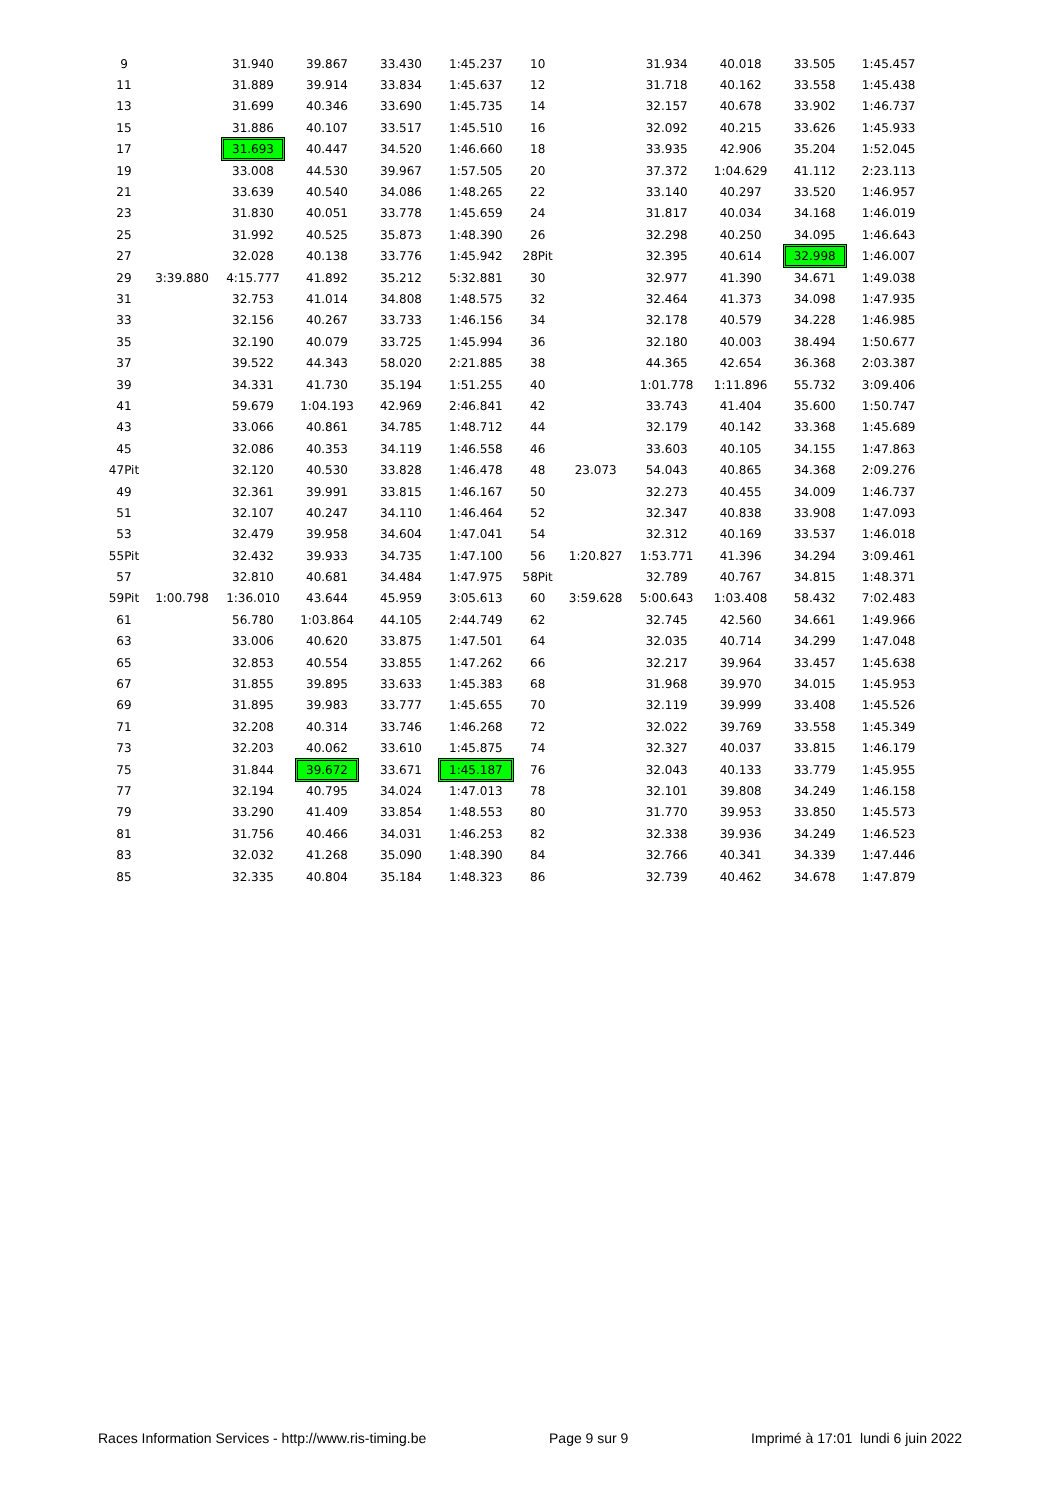| 9 | | 31.940 | 39.867 | 33.430 | 1:45.237 | 10 | | 31.934 | 40.018 | 33.505 | 1:45.457 |
| 11 | | 31.889 | 39.914 | 33.834 | 1:45.637 | 12 | | 31.718 | 40.162 | 33.558 | 1:45.438 |
| 13 | | 31.699 | 40.346 | 33.690 | 1:45.735 | 14 | | 32.157 | 40.678 | 33.902 | 1:46.737 |
| 15 | | 31.886 | 40.107 | 33.517 | 1:45.510 | 16 | | 32.092 | 40.215 | 33.626 | 1:45.933 |
| 17 | | 31.693 | 40.447 | 34.520 | 1:46.660 | 18 | | 33.935 | 42.906 | 35.204 | 1:52.045 |
| 19 | | 33.008 | 44.530 | 39.967 | 1:57.505 | 20 | | 37.372 | 1:04.629 | 41.112 | 2:23.113 |
| 21 | | 33.639 | 40.540 | 34.086 | 1:48.265 | 22 | | 33.140 | 40.297 | 33.520 | 1:46.957 |
| 23 | | 31.830 | 40.051 | 33.778 | 1:45.659 | 24 | | 31.817 | 40.034 | 34.168 | 1:46.019 |
| 25 | | 31.992 | 40.525 | 35.873 | 1:48.390 | 26 | | 32.298 | 40.250 | 34.095 | 1:46.643 |
| 27 | | 32.028 | 40.138 | 33.776 | 1:45.942 | 28Pit | | 32.395 | 40.614 | 32.998 | 1:46.007 |
| 29 | 3:39.880 | 4:15.777 | 41.892 | 35.212 | 5:32.881 | 30 | | 32.977 | 41.390 | 34.671 | 1:49.038 |
| 31 | | 32.753 | 41.014 | 34.808 | 1:48.575 | 32 | | 32.464 | 41.373 | 34.098 | 1:47.935 |
| 33 | | 32.156 | 40.267 | 33.733 | 1:46.156 | 34 | | 32.178 | 40.579 | 34.228 | 1:46.985 |
| 35 | | 32.190 | 40.079 | 33.725 | 1:45.994 | 36 | | 32.180 | 40.003 | 38.494 | 1:50.677 |
| 37 | | 39.522 | 44.343 | 58.020 | 2:21.885 | 38 | | 44.365 | 42.654 | 36.368 | 2:03.387 |
| 39 | | 34.331 | 41.730 | 35.194 | 1:51.255 | 40 | | 1:01.778 | 1:11.896 | 55.732 | 3:09.406 |
| 41 | | 59.679 | 1:04.193 | 42.969 | 2:46.841 | 42 | | 33.743 | 41.404 | 35.600 | 1:50.747 |
| 43 | | 33.066 | 40.861 | 34.785 | 1:48.712 | 44 | | 32.179 | 40.142 | 33.368 | 1:45.689 |
| 45 | | 32.086 | 40.353 | 34.119 | 1:46.558 | 46 | | 33.603 | 40.105 | 34.155 | 1:47.863 |
| 47Pit | | 32.120 | 40.530 | 33.828 | 1:46.478 | 48 | 23.073 | 54.043 | 40.865 | 34.368 | 2:09.276 |
| 49 | | 32.361 | 39.991 | 33.815 | 1:46.167 | 50 | | 32.273 | 40.455 | 34.009 | 1:46.737 |
| 51 | | 32.107 | 40.247 | 34.110 | 1:46.464 | 52 | | 32.347 | 40.838 | 33.908 | 1:47.093 |
| 53 | | 32.479 | 39.958 | 34.604 | 1:47.041 | 54 | | 32.312 | 40.169 | 33.537 | 1:46.018 |
| 55Pit | | 32.432 | 39.933 | 34.735 | 1:47.100 | 56 | 1:20.827 | 1:53.771 | 41.396 | 34.294 | 3:09.461 |
| 57 | | 32.810 | 40.681 | 34.484 | 1:47.975 | 58Pit | | 32.789 | 40.767 | 34.815 | 1:48.371 |
| 59Pit | 1:00.798 | 1:36.010 | 43.644 | 45.959 | 3:05.613 | 60 | 3:59.628 | 5:00.643 | 1:03.408 | 58.432 | 7:02.483 |
| 61 | | 56.780 | 1:03.864 | 44.105 | 2:44.749 | 62 | | 32.745 | 42.560 | 34.661 | 1:49.966 |
| 63 | | 33.006 | 40.620 | 33.875 | 1:47.501 | 64 | | 32.035 | 40.714 | 34.299 | 1:47.048 |
| 65 | | 32.853 | 40.554 | 33.855 | 1:47.262 | 66 | | 32.217 | 39.964 | 33.457 | 1:45.638 |
| 67 | | 31.855 | 39.895 | 33.633 | 1:45.383 | 68 | | 31.968 | 39.970 | 34.015 | 1:45.953 |
| 69 | | 31.895 | 39.983 | 33.777 | 1:45.655 | 70 | | 32.119 | 39.999 | 33.408 | 1:45.526 |
| 71 | | 32.208 | 40.314 | 33.746 | 1:46.268 | 72 | | 32.022 | 39.769 | 33.558 | 1:45.349 |
| 73 | | 32.203 | 40.062 | 33.610 | 1:45.875 | 74 | | 32.327 | 40.037 | 33.815 | 1:46.179 |
| 75 | | 31.844 | 39.672 | 33.671 | 1:45.187 | 76 | | 32.043 | 40.133 | 33.779 | 1:45.955 |
| 77 | | 32.194 | 40.795 | 34.024 | 1:47.013 | 78 | | 32.101 | 39.808 | 34.249 | 1:46.158 |
| 79 | | 33.290 | 41.409 | 33.854 | 1:48.553 | 80 | | 31.770 | 39.953 | 33.850 | 1:45.573 |
| 81 | | 31.756 | 40.466 | 34.031 | 1:46.253 | 82 | | 32.338 | 39.936 | 34.249 | 1:46.523 |
| 83 | | 32.032 | 41.268 | 35.090 | 1:48.390 | 84 | | 32.766 | 40.341 | 34.339 | 1:47.446 |
| 85 | | 32.335 | 40.804 | 35.184 | 1:48.323 | 86 | | 32.739 | 40.462 | 34.678 | 1:47.879 |
Races Information Services - http://www.ris-timing.be Page 9 sur 9 Imprimé à 17:01 lundi 6 juin 2022